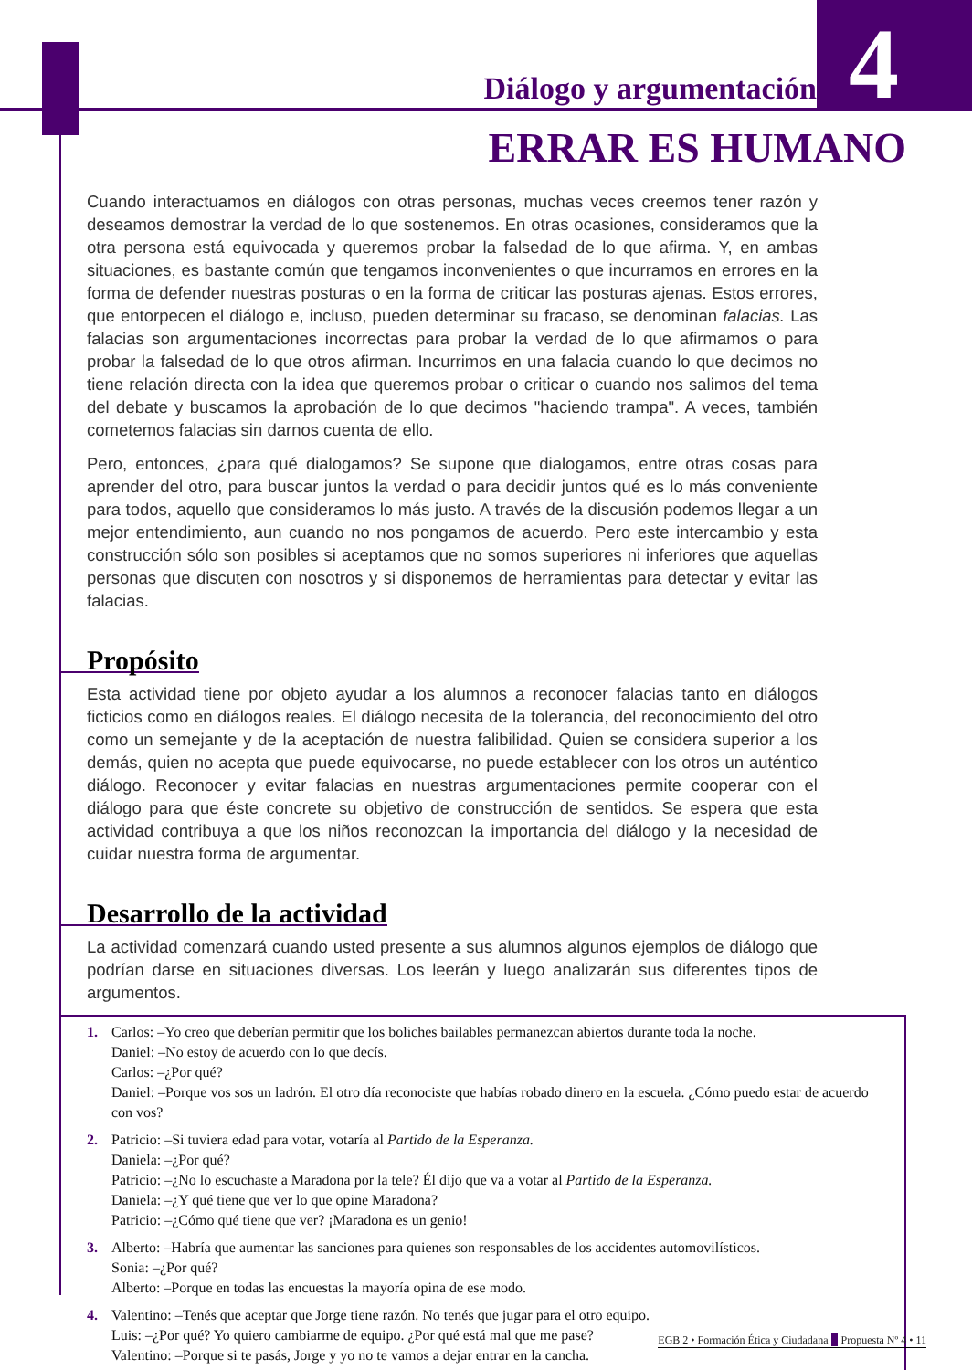Diálogo y argumentación 4
ERRAR ES HUMANO
Cuando interactuamos en diálogos con otras personas, muchas veces creemos tener razón y deseamos demostrar la verdad de lo que sostenemos. En otras ocasiones, consideramos que la otra persona está equivocada y queremos probar la falsedad de lo que afirma. Y, en ambas situaciones, es bastante común que tengamos inconvenientes o que incurramos en errores en la forma de defender nuestras posturas o en la forma de criticar las posturas ajenas. Estos errores, que entorpecen el diálogo e, incluso, pueden determinar su fracaso, se denominan falacias. Las falacias son argumentaciones incorrectas para probar la verdad de lo que afirmamos o para probar la falsedad de lo que otros afirman. Incurrimos en una falacia cuando lo que decimos no tiene relación directa con la idea que queremos probar o criticar o cuando nos salimos del tema del debate y buscamos la aprobación de lo que decimos "haciendo trampa". A veces, también cometemos falacias sin darnos cuenta de ello.
Pero, entonces, ¿para qué dialogamos? Se supone que dialogamos, entre otras cosas para aprender del otro, para buscar juntos la verdad o para decidir juntos qué es lo más conveniente para todos, aquello que consideramos lo más justo. A través de la discusión podemos llegar a un mejor entendimiento, aun cuando no nos pongamos de acuerdo. Pero este intercambio y esta construcción sólo son posibles si aceptamos que no somos superiores ni inferiores que aquellas personas que discuten con nosotros y si disponemos de herramientas para detectar y evitar las falacias.
Propósito
Esta actividad tiene por objeto ayudar a los alumnos a reconocer falacias tanto en diálogos ficticios como en diálogos reales. El diálogo necesita de la tolerancia, del reconocimiento del otro como un semejante y de la aceptación de nuestra falibilidad. Quien se considera superior a los demás, quien no acepta que puede equivocarse, no puede establecer con los otros un auténtico diálogo. Reconocer y evitar falacias en nuestras argumentaciones permite cooperar con el diálogo para que éste concrete su objetivo de construcción de sentidos. Se espera que esta actividad contribuya a que los niños reconozcan la importancia del diálogo y la necesidad de cuidar nuestra forma de argumentar.
Desarrollo de la actividad
La actividad comenzará cuando usted presente a sus alumnos algunos ejemplos de diálogo que podrían darse en situaciones diversas. Los leerán y luego analizarán sus diferentes tipos de argumentos.
1. Carlos: –Yo creo que deberían permitir que los boliches bailables permanezcan abiertos durante toda la noche.
Daniel: –No estoy de acuerdo con lo que decís.
Carlos: –¿Por qué?
Daniel: –Porque vos sos un ladrón. El otro día reconociste que habías robado dinero en la escuela. ¿Cómo puedo estar de acuerdo con vos?
2. Patricio: –Si tuviera edad para votar, votaría al Partido de la Esperanza.
Daniela: –¿Por qué?
Patricio: –¿No lo escuchaste a Maradona por la tele? Él dijo que va a votar al Partido de la Esperanza.
Daniela: –¿Y qué tiene que ver lo que opine Maradona?
Patricio: –¿Cómo qué tiene que ver? ¡Maradona es un genio!
3. Alberto: –Habría que aumentar las sanciones para quienes son responsables de los accidentes automovilísticos.
Sonia: –¿Por qué?
Alberto: –Porque en todas las encuestas la mayoría opina de ese modo.
4. Valentino: –Tenés que aceptar que Jorge tiene razón. No tenés que jugar para el otro equipo.
Luis: –¿Por qué? Yo quiero cambiarme de equipo. ¿Por qué está mal que me pase?
Valentino: –Porque si te pasás, Jorge y yo no te vamos a dejar entrar en la cancha.
EGB 2 • Formación Ética y Ciudadana Propuesta Nº 4 • 11